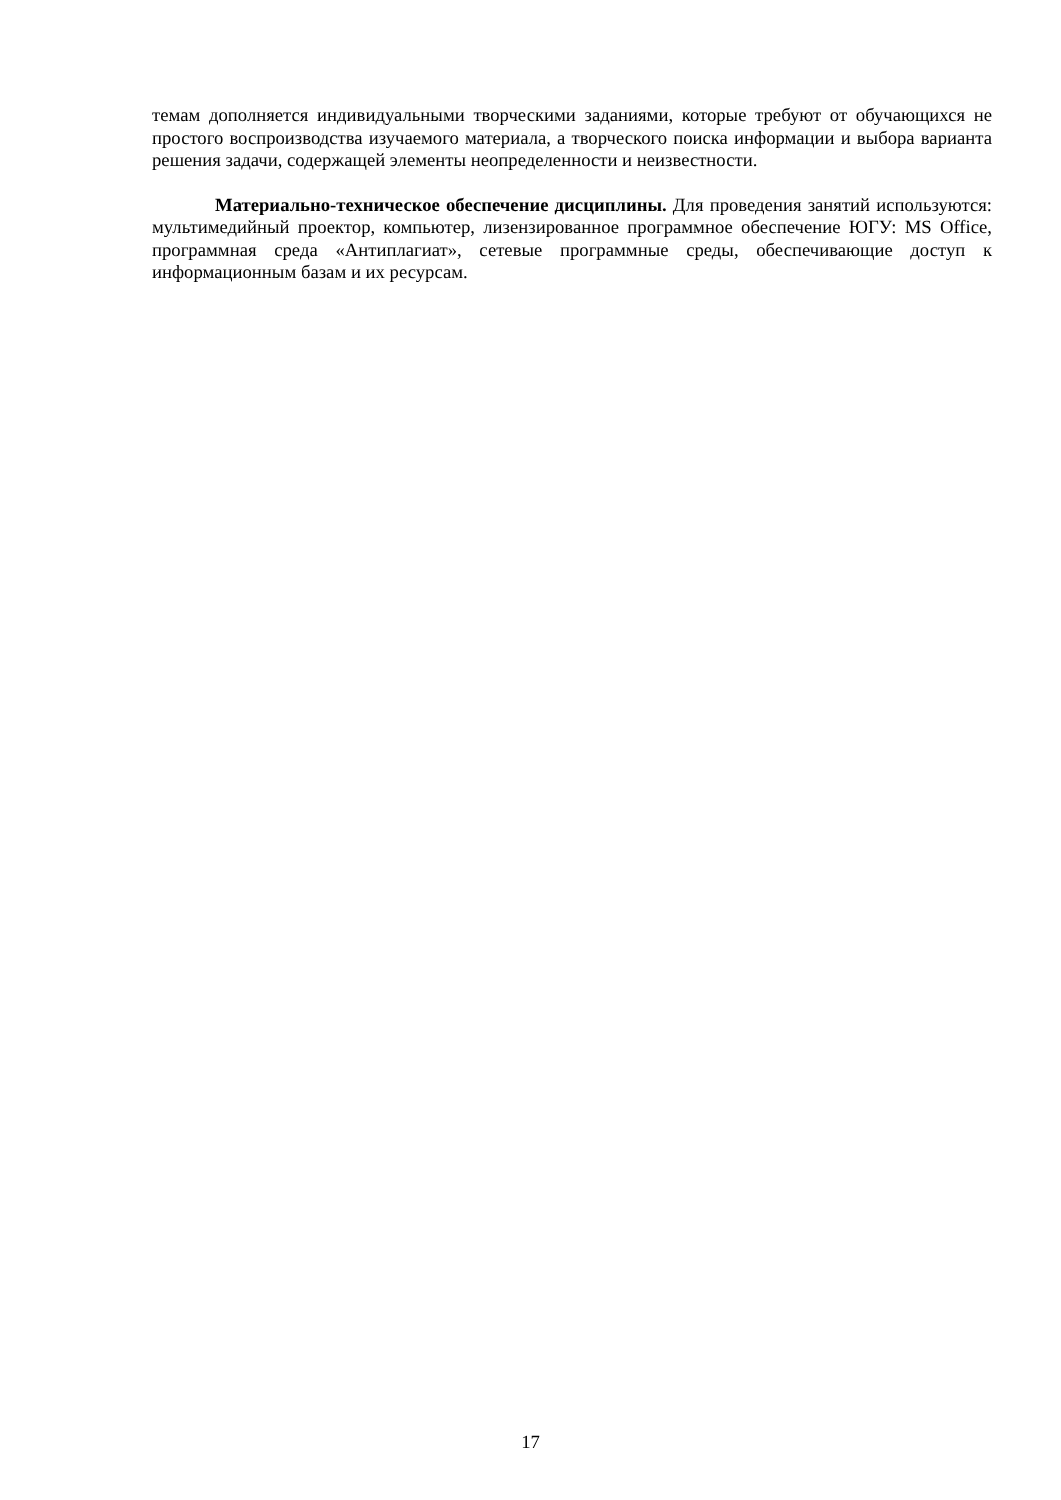темам дополняется индивидуальными творческими заданиями, которые требуют от обучающихся не простого воспроизводства изучаемого материала, а творческого поиска информации и выбора варианта решения задачи, содержащей элементы неопределенности и неизвестности.
Материально-техническое обеспечение дисциплины. Для проведения занятий используются: мультимедийный проектор, компьютер, лизензированное программное обеспечение ЮГУ: MS Office, программная среда «Антиплагиат», сетевые программные среды, обеспечивающие доступ к информационным базам и их ресурсам.
17